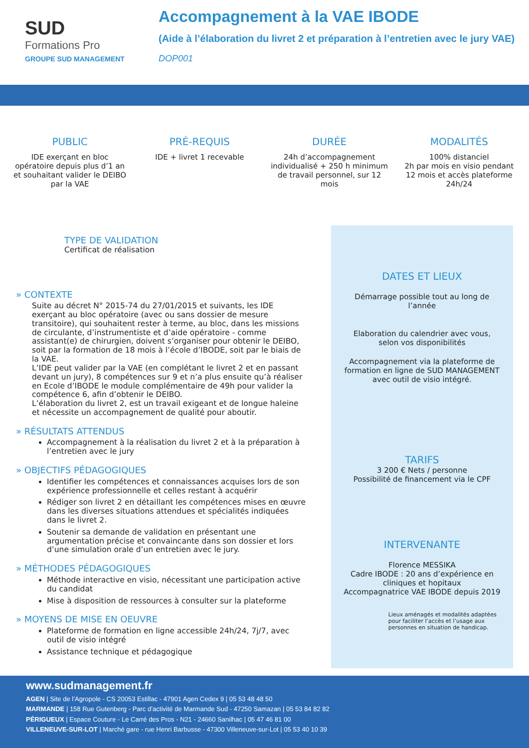SUD
Formations Pro
GROUPE SUD MANAGEMENT
Accompagnement à la VAE IBODE
(Aide à l’élaboration du livret 2 et préparation à l’entretien avec le jury VAE)
DOP001
PUBLIC
IDE exerçant en bloc opératoire depuis plus d’1 an et souhaitant valider le DEIBO par la VAE
PRÉ-REQUIS
IDE + livret 1 recevable
DURÉE
24h d’accompagnement individualisé + 250 h minimum de travail personnel, sur 12 mois
MODALITÉS
100% distanciel
2h par mois en visio pendant 12 mois et accès plateforme 24h/24
TYPE DE VALIDATION
Certificat de réalisation
» CONTEXTE
Suite au décret N° 2015-74 du 27/01/2015 et suivants, les IDE exerçant au bloc opératoire (avec ou sans dossier de mesure transitoire), qui souhaitent rester à terme, au bloc, dans les missions de circulante, d’instrumentiste et d’aide opératoire - comme assistant(e) de chirurgien, doivent s’organiser pour obtenir le DEIBO, soit par la formation de 18 mois à l’école d’IBODE, soit par le biais de la VAE.
L’IDE peut valider par la VAE (en complétant le livret 2 et en passant devant un jury), 8 compétences sur 9 et n’a plus ensuite qu’à réaliser en Ecole d’IBODE le module complémentaire de 49h pour valider la compétence 6, afin d’obtenir le DEIBO.
L’élaboration du livret 2, est un travail exigeant et de longue haleine et nécessite un accompagnement de qualité pour aboutir.
» RÉSULTATS ATTENDUS
Accompagnement à la réalisation du livret 2 et à la préparation à l’entretien avec le jury
» OBJECTIFS PÉDAGOGIQUES
Identifier les compétences et connaissances acquises lors de son expérience professionnelle et celles restant à acquérir
Rédiger son livret 2 en détaillant les compétences mises en œuvre dans les diverses situations attendues et spécialités indiquées dans le livret 2.
Soutenir sa demande de validation en présentant une argumentation précise et convaincante dans son dossier et lors d’une simulation orale d’un entretien avec le jury.
» MÉTHODES PÉDAGOGIQUES
Méthode interactive en visio, nécessitant une participation active du candidat
Mise à disposition de ressources à consulter sur la plateforme
» MOYENS DE MISE EN OEUVRE
Plateforme de formation en ligne accessible 24h/24, 7j/7, avec outil de visio intégré
Assistance technique et pédagogique
DATES ET LIEUX
Démarrage possible tout au long de l’année
Elaboration du calendrier avec vous, selon vos disponibilités
Accompagnement via la plateforme de formation en ligne de SUD MANAGEMENT avec outil de visio intégré.
TARIFS
3 200 € Nets / personne
Possibilité de financement via le CPF
INTERVENANTE
Florence MESSIKA
Cadre IBODE : 20 ans d’expérience en cliniques et hopitaux
Accompagnatrice VAE IBODE depuis 2019
Lieux aménagés et modalités adaptées pour faciliter l’accès et l’usage aux personnes en situation de handicap.
www.sudmanagement.fr
AGEN | Site de l’Agropole - CS 20053 Estillac - 47901 Agen Cedex 9 | 05 53 48 48 50
MARMANDE | 158 Rue Gutenberg - Parc d’activité de Marmande Sud - 47250 Samazan | 05 53 84 82 82
PÉRIGUEUX | Espace Couture - Le Carré des Pros - N21 - 24660 Sanilhac | 05 47 46 81 00
VILLENEUVE-SUR-LOT | Marché gare - rue Henri Barbusse - 47300 Villeneuve-sur-Lot | 05 53 40 10 39